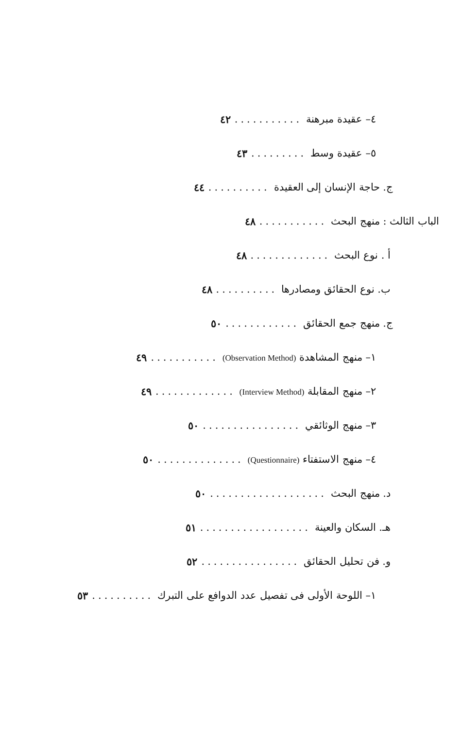٤– عقيدة مبرهنة........... ٤٢
٥– عقيدة وسط......... ٤٣
ج. حاجة الإنسان إلى العقيدة.......... ٤٤
الباب الثالث : منهج البحث........... ٤٨
أ . نوع البحث............. ٤٨
ب. نوع الحقائق ومصادرها.......... ٤٨
ج. منهج جمع الحقائق............ ٥٠
١– منهج المشاهدة (Observation Method)........... ٤٩
٢– منهج المقابلة (Interview Method)............. ٤٩
٣– منهج الوثائقي................ ٥٠
٤– منهج الاستفتاء (Questionnaire).............. ٥٠
د. منهج البحث................... ٥٠
هـ. السكان والعينة.................. ٥١
و. فن تحليل الحقائق................ ٥٢
١– اللوحة الأولى فى تفصيل عدد الدوافع على التبرك.......... ٥٣